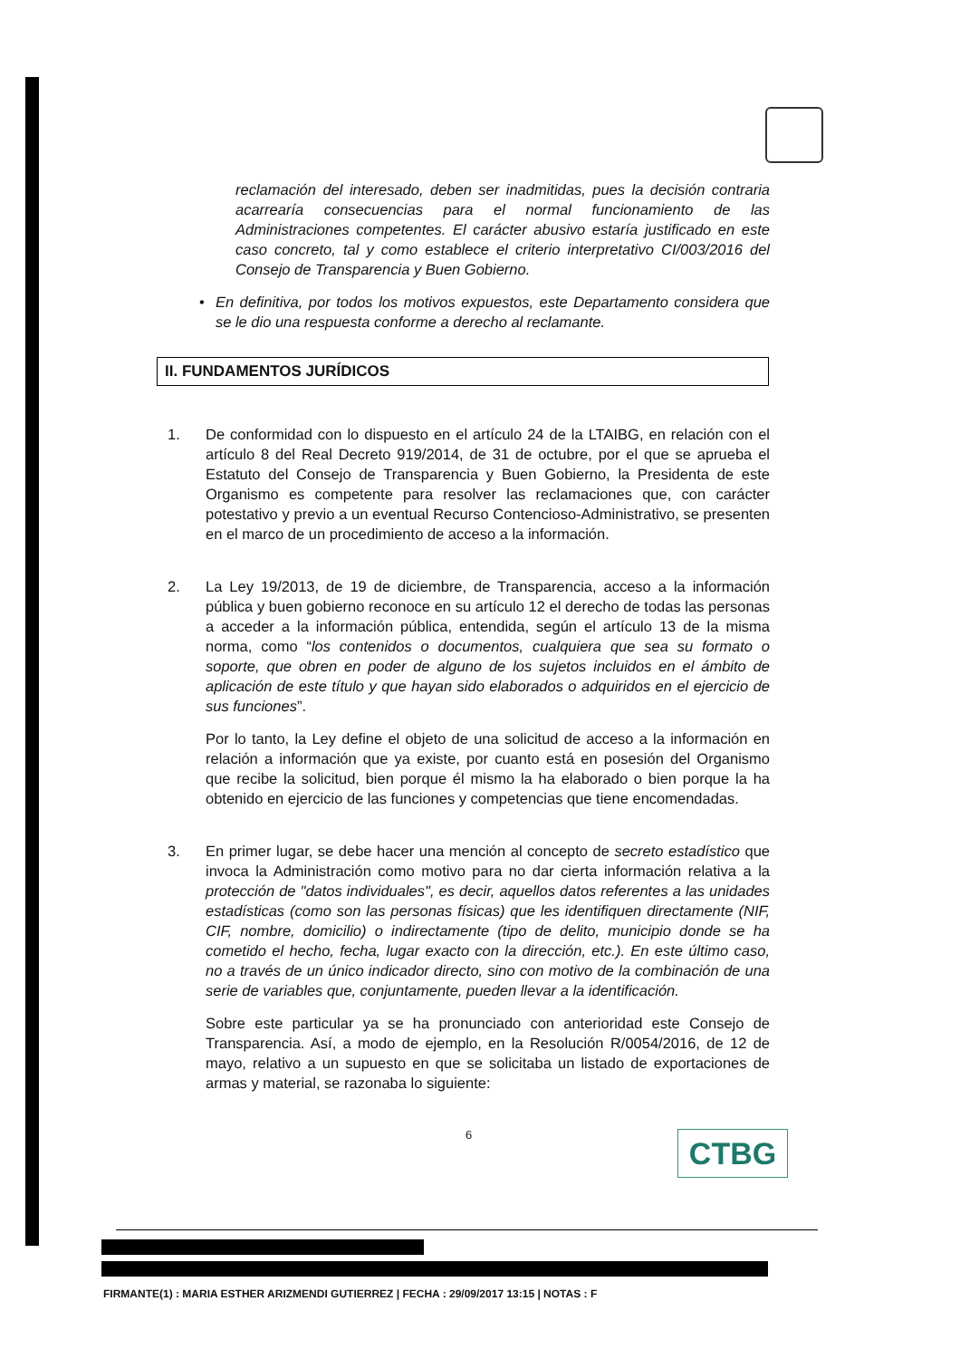reclamación del interesado, deben ser inadmitidas, pues la decisión contraria acarrearía consecuencias para el normal funcionamiento de las Administraciones competentes. El carácter abusivo estaría justificado en este caso concreto, tal y como establece el criterio interpretativo CI/003/2016 del Consejo de Transparencia y Buen Gobierno.
• En definitiva, por todos los motivos expuestos, este Departamento considera que se le dio una respuesta conforme a derecho al reclamante.
II. FUNDAMENTOS JURÍDICOS
1. De conformidad con lo dispuesto en el artículo 24 de la LTAIBG, en relación con el artículo 8 del Real Decreto 919/2014, de 31 de octubre, por el que se aprueba el Estatuto del Consejo de Transparencia y Buen Gobierno, la Presidenta de este Organismo es competente para resolver las reclamaciones que, con carácter potestativo y previo a un eventual Recurso Contencioso-Administrativo, se presenten en el marco de un procedimiento de acceso a la información.
2. La Ley 19/2013, de 19 de diciembre, de Transparencia, acceso a la información pública y buen gobierno reconoce en su artículo 12 el derecho de todas las personas a acceder a la información pública, entendida, según el artículo 13 de la misma norma, como “los contenidos o documentos, cualquiera que sea su formato o soporte, que obren en poder de alguno de los sujetos incluidos en el ámbito de aplicación de este título y que hayan sido elaborados o adquiridos en el ejercicio de sus funciones”.
Por lo tanto, la Ley define el objeto de una solicitud de acceso a la información en relación a información que ya existe, por cuanto está en posesión del Organismo que recibe la solicitud, bien porque él mismo la ha elaborado o bien porque la ha obtenido en ejercicio de las funciones y competencias que tiene encomendadas.
3. En primer lugar, se debe hacer una mención al concepto de secreto estadístico que invoca la Administración como motivo para no dar cierta información relativa a la protección de "datos individuales", es decir, aquellos datos referentes a las unidades estadísticas (como son las personas físicas) que les identifiquen directamente (NIF, CIF, nombre, domicilio) o indirectamente (tipo de delito, municipio donde se ha cometido el hecho, fecha, lugar exacto con la dirección, etc.). En este último caso, no a través de un único indicador directo, sino con motivo de la combinación de una serie de variables que, conjuntamente, pueden llevar a la identificación.
Sobre este particular ya se ha pronunciado con anterioridad este Consejo de Transparencia. Así, a modo de ejemplo, en la Resolución R/0054/2016, de 12 de mayo, relativo a un supuesto en que se solicitaba un listado de exportaciones de armas y material, se razonaba lo siguiente:
6
CTBG
FIRMANTE(1) : MARIA ESTHER ARIZMENDI GUTIERREZ | FECHA : 29/09/2017 13:15 | NOTAS : F